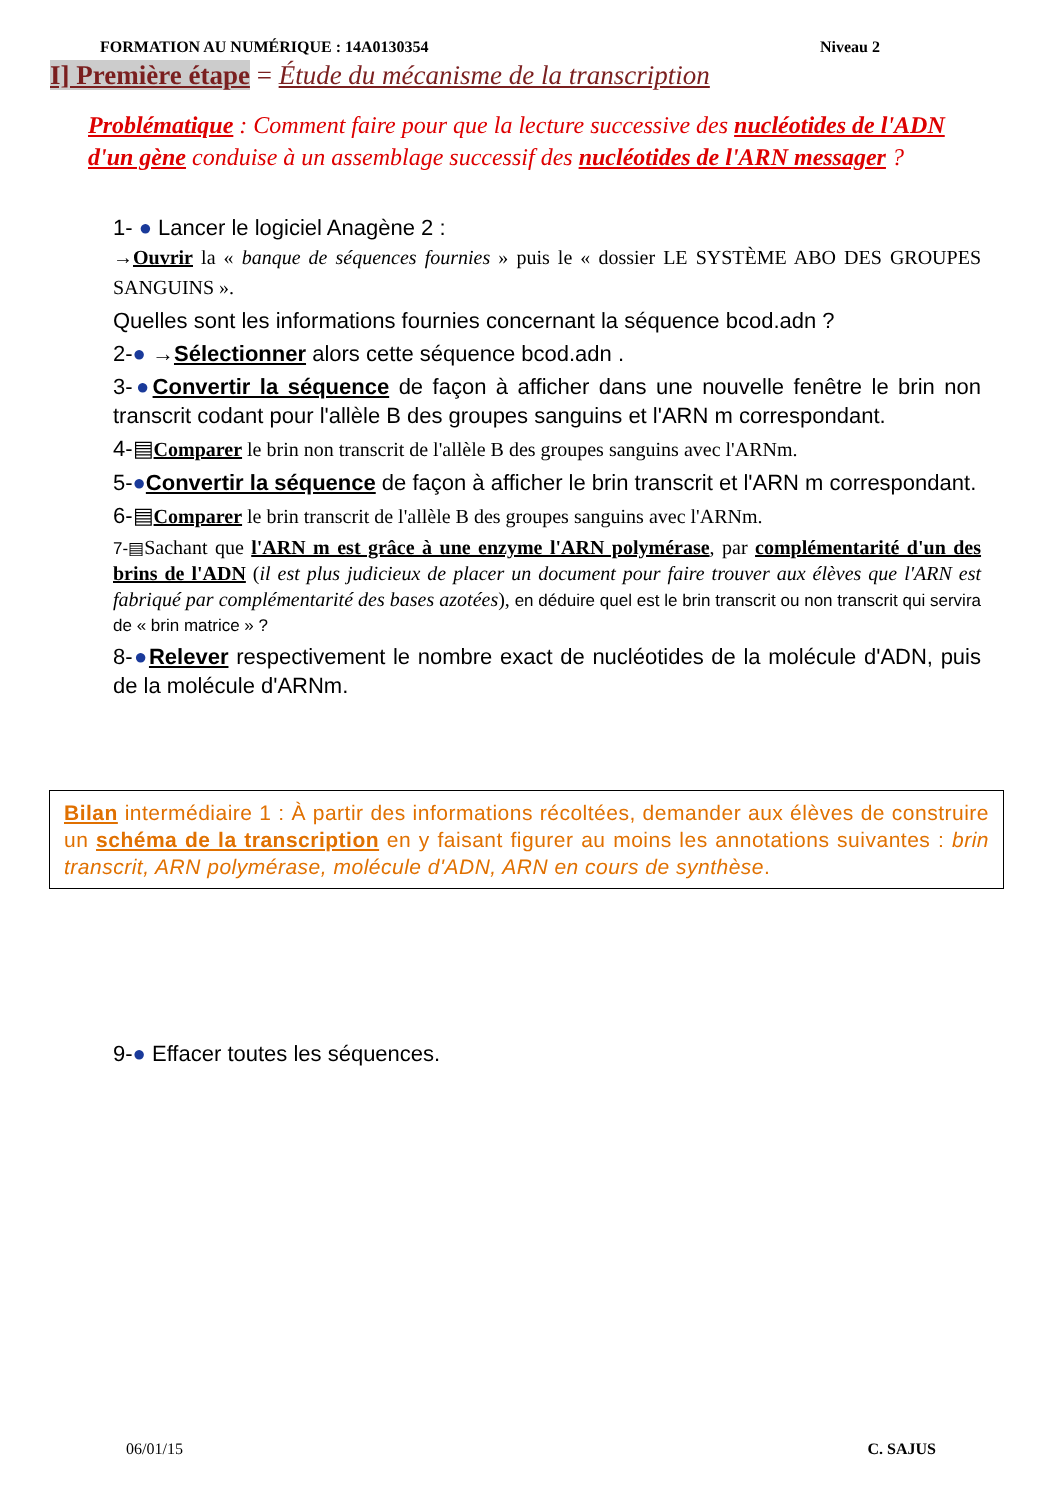FORMATION AU NUMÉRIQUE : 14A0130354 Niveau 2
I] Première étape = Étude du mécanisme de la transcription
Problématique : Comment faire pour que la lecture successive des nucléotides de l'ADN d'un gène conduise à un assemblage successif des nucléotides de l'ARN messager ?
1- ● Lancer le logiciel Anagène 2 :
→Ouvrir la « banque de séquences fournies » puis le « dossier LE SYSTÈME ABO DES GROUPES SANGUINS ».
Quelles sont les informations fournies concernant la séquence bcod.adn ?
2-● →Sélectionner alors cette séquence bcod.adn .
3-●Convertir la séquence de façon à afficher dans une nouvelle fenêtre le brin non transcrit codant pour l'allèle B des groupes sanguins et l'ARN m correspondant.
4-▤Comparer le brin non transcrit de l'allèle B des groupes sanguins avec l'ARNm.
5-●Convertir la séquence de façon à afficher le brin transcrit et l'ARN m correspondant.
6-▤Comparer le brin transcrit de l'allèle B des groupes sanguins avec l'ARNm.
7-▤Sachant que l'ARN m est grâce à une enzyme l'ARN polymérase, par complémentarité d'un des brins de l'ADN (il est plus judicieux de placer un document pour faire trouver aux élèves que l'ARN est fabriqué par complémentarité des bases azotées), en déduire quel est le brin transcrit ou non transcrit qui servira de « brin matrice » ?
8-●Relever respectivement le nombre exact de nucléotides de la molécule d'ADN, puis de la molécule d'ARNm.
Bilan intermédiaire 1 : À partir des informations récoltées, demander aux élèves de construire un schéma de la transcription en y faisant figurer au moins les annotations suivantes : brin transcrit, ARN polymérase, molécule d'ADN, ARN en cours de synthèse.
9-● Effacer toutes les séquences.
06/01/15 C. SAJUS